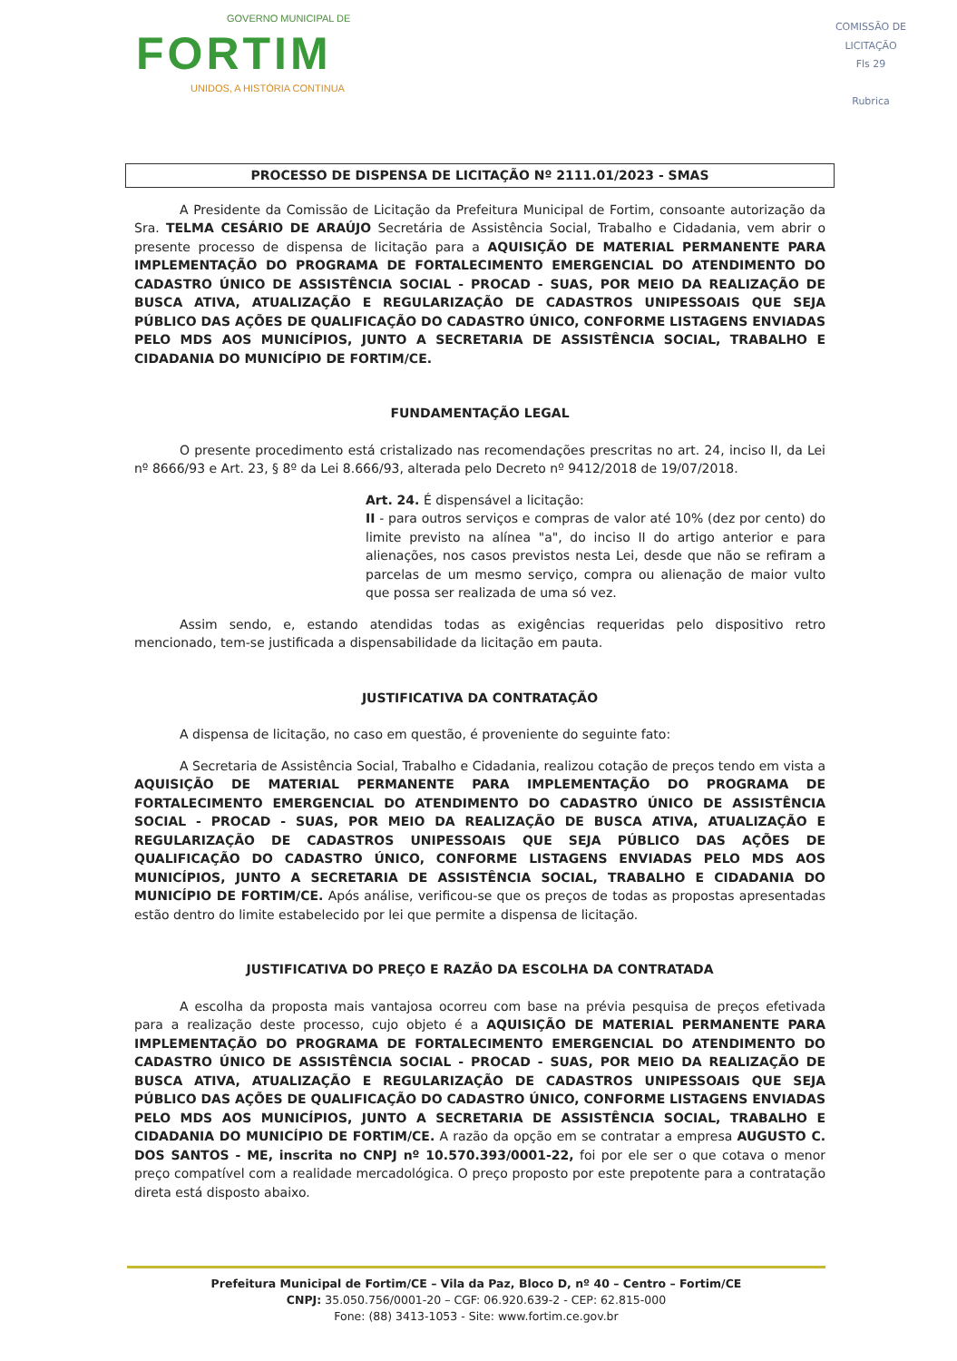GOVERNO MUNICIPAL DE
FORTIM
UNIDOS, A HISTÓRIA CONTINUA
COMISSÃO DE LICITAÇÃO
Fls 29
Rubrica
PROCESSO DE DISPENSA DE LICITAÇÃO Nº 2111.01/2023 - SMAS
A Presidente da Comissão de Licitação da Prefeitura Municipal de Fortim, consoante autorização da Sra. TELMA CESÁRIO DE ARAÚJO Secretária de Assistência Social, Trabalho e Cidadania, vem abrir o presente processo de dispensa de licitação para a AQUISIÇÃO DE MATERIAL PERMANENTE PARA IMPLEMENTAÇÃO DO PROGRAMA DE FORTALECIMENTO EMERGENCIAL DO ATENDIMENTO DO CADASTRO ÚNICO DE ASSISTÊNCIA SOCIAL - PROCAD - SUAS, POR MEIO DA REALIZAÇÃO DE BUSCA ATIVA, ATUALIZAÇÃO E REGULARIZAÇÃO DE CADASTROS UNIPESSOAIS QUE SEJA PÚBLICO DAS AÇÕES DE QUALIFICAÇÃO DO CADASTRO ÚNICO, CONFORME LISTAGENS ENVIADAS PELO MDS AOS MUNICÍPIOS, JUNTO A SECRETARIA DE ASSISTÊNCIA SOCIAL, TRABALHO E CIDADANIA DO MUNICÍPIO DE FORTIM/CE.
FUNDAMENTAÇÃO LEGAL
O presente procedimento está cristalizado nas recomendações prescritas no art. 24, inciso II, da Lei nº 8666/93 e Art. 23, § 8º da Lei 8.666/93, alterada pelo Decreto nº 9412/2018 de 19/07/2018.
Art. 24. É dispensável a licitação:
II - para outros serviços e compras de valor até 10% (dez por cento) do limite previsto na alínea "a", do inciso II do artigo anterior e para alienações, nos casos previstos nesta Lei, desde que não se refiram a parcelas de um mesmo serviço, compra ou alienação de maior vulto que possa ser realizada de uma só vez.
Assim sendo, e, estando atendidas todas as exigências requeridas pelo dispositivo retro mencionado, tem-se justificada a dispensabilidade da licitação em pauta.
JUSTIFICATIVA DA CONTRATAÇÃO
A dispensa de licitação, no caso em questão, é proveniente do seguinte fato:
A Secretaria de Assistência Social, Trabalho e Cidadania, realizou cotação de preços tendo em vista a AQUISIÇÃO DE MATERIAL PERMANENTE PARA IMPLEMENTAÇÃO DO PROGRAMA DE FORTALECIMENTO EMERGENCIAL DO ATENDIMENTO DO CADASTRO ÚNICO DE ASSISTÊNCIA SOCIAL - PROCAD - SUAS, POR MEIO DA REALIZAÇÃO DE BUSCA ATIVA, ATUALIZAÇÃO E REGULARIZAÇÃO DE CADASTROS UNIPESSOAIS QUE SEJA PÚBLICO DAS AÇÕES DE QUALIFICAÇÃO DO CADASTRO ÚNICO, CONFORME LISTAGENS ENVIADAS PELO MDS AOS MUNICÍPIOS, JUNTO A SECRETARIA DE ASSISTÊNCIA SOCIAL, TRABALHO E CIDADANIA DO MUNICÍPIO DE FORTIM/CE. Após análise, verificou-se que os preços de todas as propostas apresentadas estão dentro do limite estabelecido por lei que permite a dispensa de licitação.
JUSTIFICATIVA DO PREÇO E RAZÃO DA ESCOLHA DA CONTRATADA
A escolha da proposta mais vantajosa ocorreu com base na prévia pesquisa de preços efetivada para a realização deste processo, cujo objeto é a AQUISIÇÃO DE MATERIAL PERMANENTE PARA IMPLEMENTAÇÃO DO PROGRAMA DE FORTALECIMENTO EMERGENCIAL DO ATENDIMENTO DO CADASTRO ÚNICO DE ASSISTÊNCIA SOCIAL - PROCAD - SUAS, POR MEIO DA REALIZAÇÃO DE BUSCA ATIVA, ATUALIZAÇÃO E REGULARIZAÇÃO DE CADASTROS UNIPESSOAIS QUE SEJA PÚBLICO DAS AÇÕES DE QUALIFICAÇÃO DO CADASTRO ÚNICO, CONFORME LISTAGENS ENVIADAS PELO MDS AOS MUNICÍPIOS, JUNTO A SECRETARIA DE ASSISTÊNCIA SOCIAL, TRABALHO E CIDADANIA DO MUNICÍPIO DE FORTIM/CE. A razão da opção em se contratar a empresa AUGUSTO C. DOS SANTOS - ME, inscrita no CNPJ nº 10.570.393/0001-22, foi por ele ser o que cotava o menor preço compatível com a realidade mercadológica. O preço proposto por este prepotente para a contratação direta está disposto abaixo.
Prefeitura Municipal de Fortim/CE – Vila da Paz, Bloco D, nº 40 – Centro – Fortim/CE
CNPJ: 35.050.756/0001-20 – CGF: 06.920.639-2 - CEP: 62.815-000
Fone: (88) 3413-1053 - Site: www.fortim.ce.gov.br